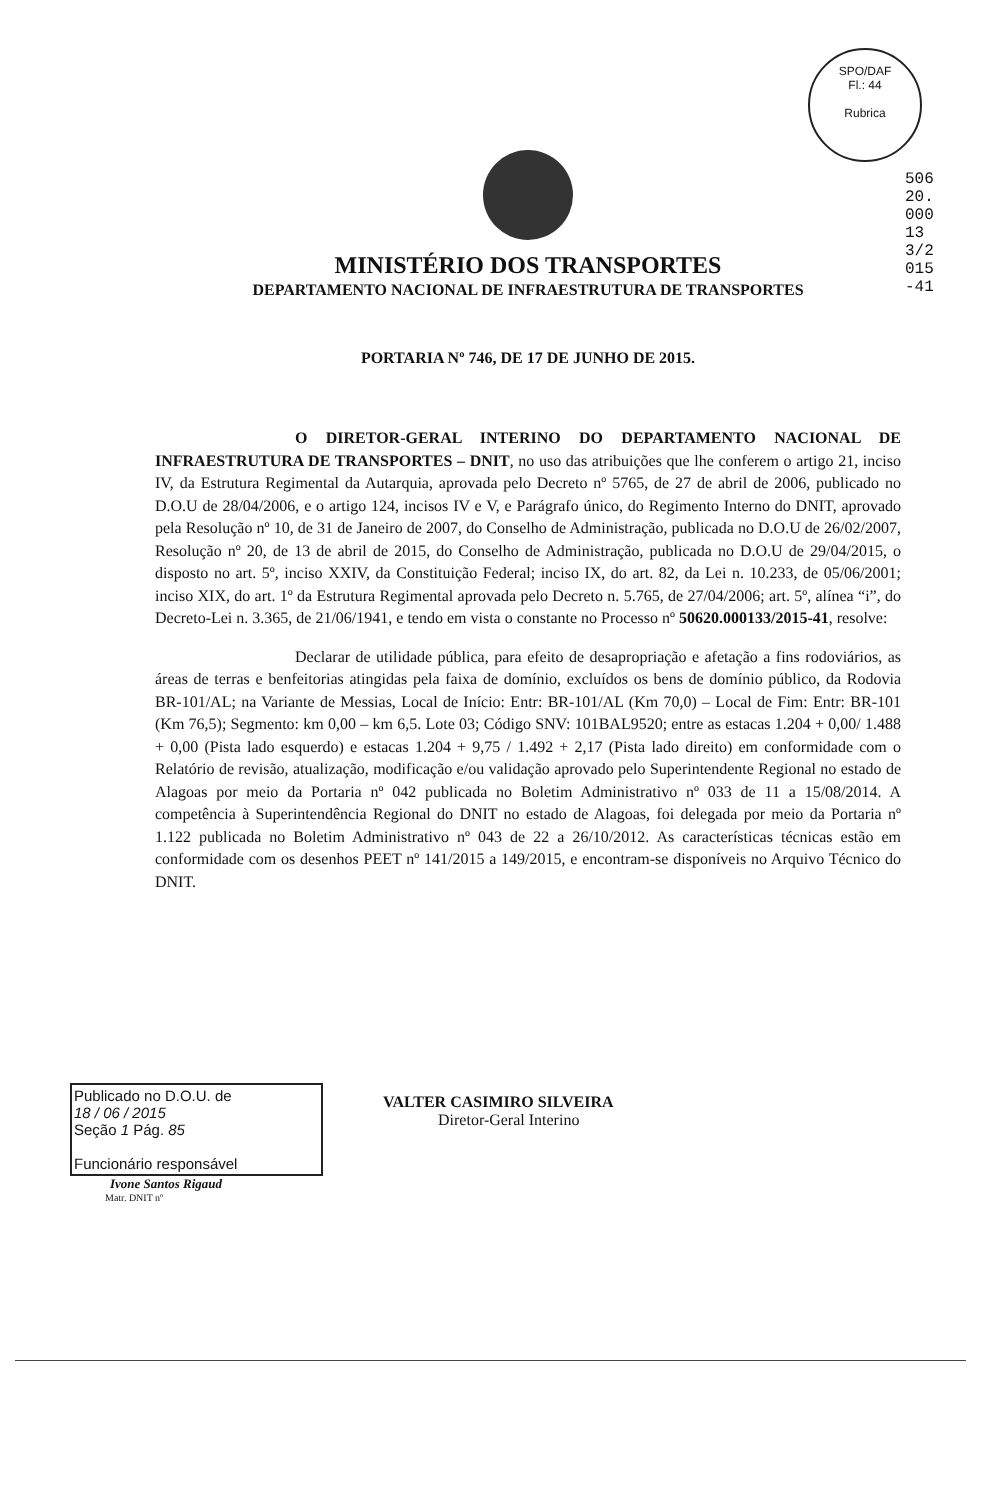SPO/DAF
Fl.: 44
Rubrica
50620.000133/2015-41
MINISTÉRIO DOS TRANSPORTES
DEPARTAMENTO NACIONAL DE INFRAESTRUTURA DE TRANSPORTES
PORTARIA Nº 746, DE 17 DE JUNHO DE 2015.
O DIRETOR-GERAL INTERINO DO DEPARTAMENTO NACIONAL DE INFRAESTRUTURA DE TRANSPORTES – DNIT, no uso das atribuições que lhe conferem o artigo 21, inciso IV, da Estrutura Regimental da Autarquia, aprovada pelo Decreto nº 5765, de 27 de abril de 2006, publicado no D.O.U de 28/04/2006, e o artigo 124, incisos IV e V, e Parágrafo único, do Regimento Interno do DNIT, aprovado pela Resolução nº 10, de 31 de Janeiro de 2007, do Conselho de Administração, publicada no D.O.U de 26/02/2007, Resolução nº 20, de 13 de abril de 2015, do Conselho de Administração, publicada no D.O.U de 29/04/2015, o disposto no art. 5º, inciso XXIV, da Constituição Federal; inciso IX, do art. 82, da Lei n. 10.233, de 05/06/2001; inciso XIX, do art. 1º da Estrutura Regimental aprovada pelo Decreto n. 5.765, de 27/04/2006; art. 5º, alínea “i”, do Decreto-Lei n. 3.365, de 21/06/1941, e tendo em vista o constante no Processo nº 50620.000133/2015-41, resolve:
Declarar de utilidade pública, para efeito de desapropriação e afetação a fins rodoviários, as áreas de terras e benfeitorias atingidas pela faixa de domínio, excluídos os bens de domínio público, da Rodovia BR-101/AL; na Variante de Messias, Local de Início: Entr: BR-101/AL (Km 70,0) – Local de Fim: Entr: BR-101 (Km 76,5); Segmento: km 0,00 – km 6,5. Lote 03; Código SNV: 101BAL9520; entre as estacas 1.204 + 0,00/ 1.488 + 0,00 (Pista lado esquerdo) e estacas 1.204 + 9,75 / 1.492 + 2,17 (Pista lado direito) em conformidade com o Relatório de revisão, atualização, modificação e/ou validação aprovado pelo Superintendente Regional no estado de Alagoas por meio da Portaria nº 042 publicada no Boletim Administrativo nº 033 de 11 a 15/08/2014. A competência à Superintendência Regional do DNIT no estado de Alagoas, foi delegada por meio da Portaria nº 1.122 publicada no Boletim Administrativo nº 043 de 22 a 26/10/2012. As características técnicas estão em conformidade com os desenhos PEET nº 141/2015 a 149/2015, e encontram-se disponíveis no Arquivo Técnico do DNIT.
Publicado no D.O.U. de
18 / 06 / 2015
Seção 1 Pág. 85
Funcionário responsável
Ivone Santos Rigaud
Matr. DNIT nº
VALTER CASIMIRO SILVEIRA
Diretor-Geral Interino